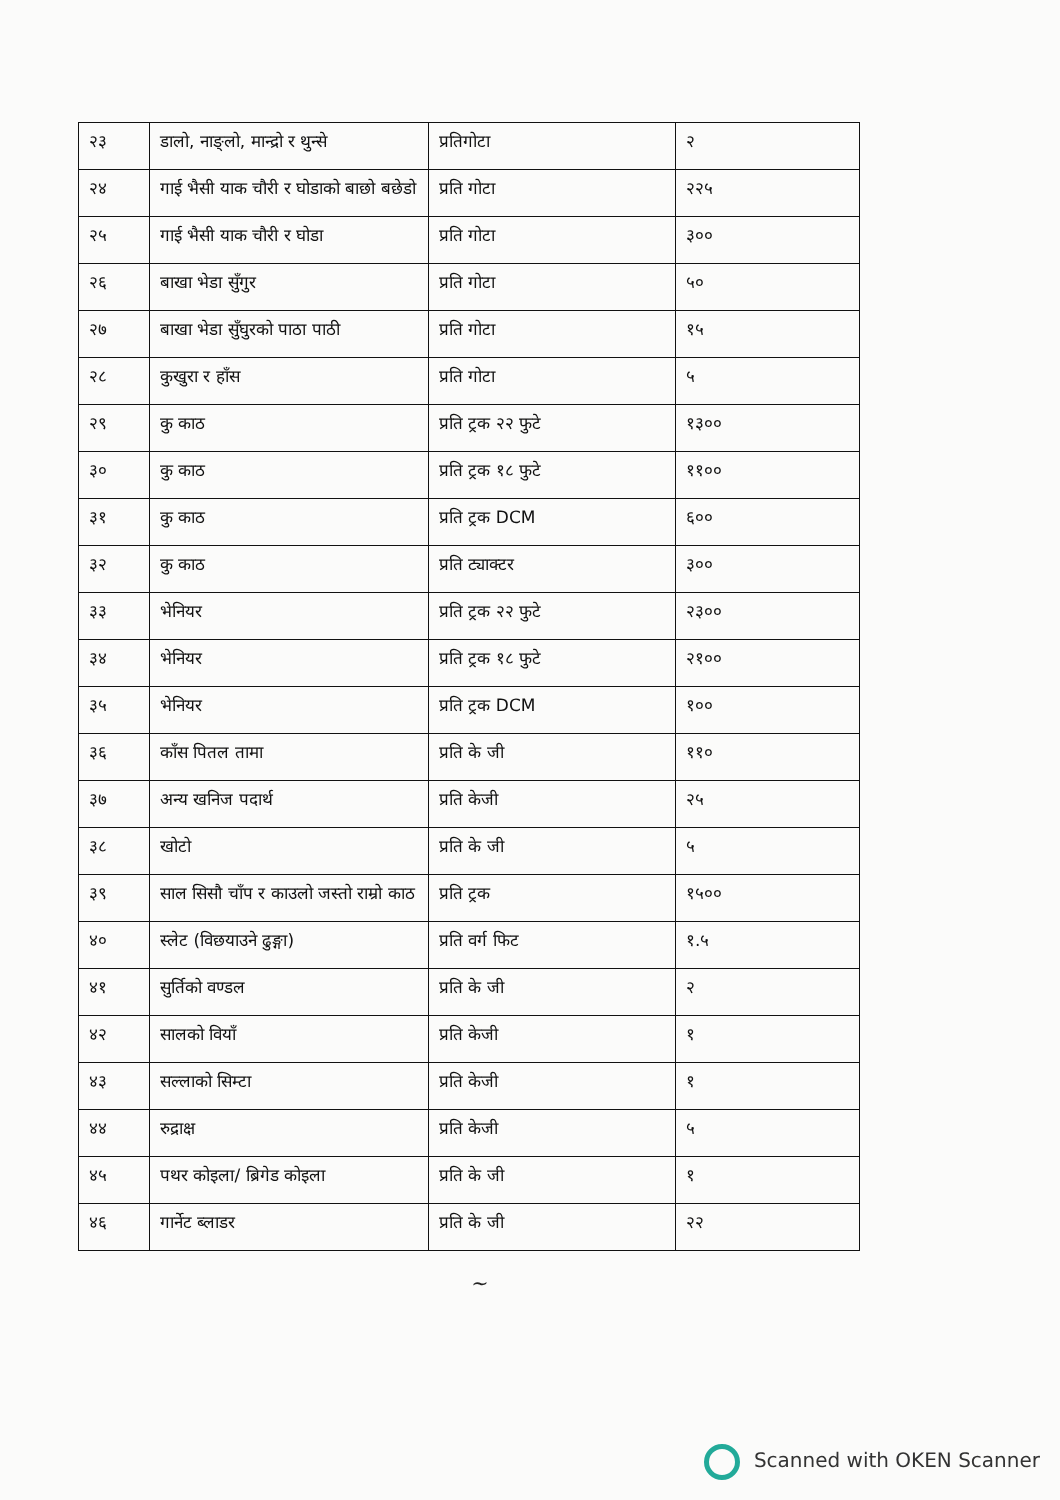| २३ | डालो, नाङ्लो, मान्द्रो र थुन्से | प्रतिगोटा | २ |
| २४ | गाई भैसी याक चौरी र घोडाको बाछो बछेडो | प्रति गोटा | २२५ |
| २५ | गाई भैसी याक चौरी र घोडा | प्रति गोटा | ३०० |
| २६ | बाखा भेडा सुँगुर | प्रति गोटा | ५० |
| २७ | बाखा भेडा सुँघुरको पाठा पाठी | प्रति गोटा | १५ |
| २८ | कुखुरा र हाँस | प्रति गोटा | ५ |
| २९ | कु काठ | प्रति ट्रक २२ फुटे | १३०० |
| ३० | कु काठ | प्रति ट्रक १८ फुटे | ११०० |
| ३१ | कु काठ | प्रति ट्रक DCM | ६०० |
| ३२ | कु काठ | प्रति ट्याक्टर | ३०० |
| ३३ | भेनियर | प्रति ट्रक २२ फुटे | २३०० |
| ३४ | भेनियर | प्रति ट्रक १८ फुटे | २१०० |
| ३५ | भेनियर | प्रति ट्रक DCM | १०० |
| ३६ | काँस पितल तामा | प्रति के जी | ११० |
| ३७ | अन्य खनिज पदार्थ | प्रति केजी | २५ |
| ३८ | खोटो | प्रति के जी | ५ |
| ३९ | साल सिसौ चाँप र काउलो जस्तो राम्रो काठ | प्रति ट्रक | १५०० |
| ४० | स्लेट (विछयाउने ढुङ्गा) | प्रति वर्ग फिट | १.५ |
| ४१ | सुर्तिको वण्डल | प्रति के जी | २ |
| ४२ | सालको वियाँ | प्रति केजी | १ |
| ४३ | सल्लाको सिम्टा | प्रति केजी | १ |
| ४४ | रुद्राक्ष | प्रति केजी | ५ |
| ४५ | पथर कोइला/ ब्रिगेड कोइला | प्रति के जी | १ |
| ४६ | गार्नेट ब्लाडर | प्रति के जी | २२ |
~
Scanned with OKEN Scanner